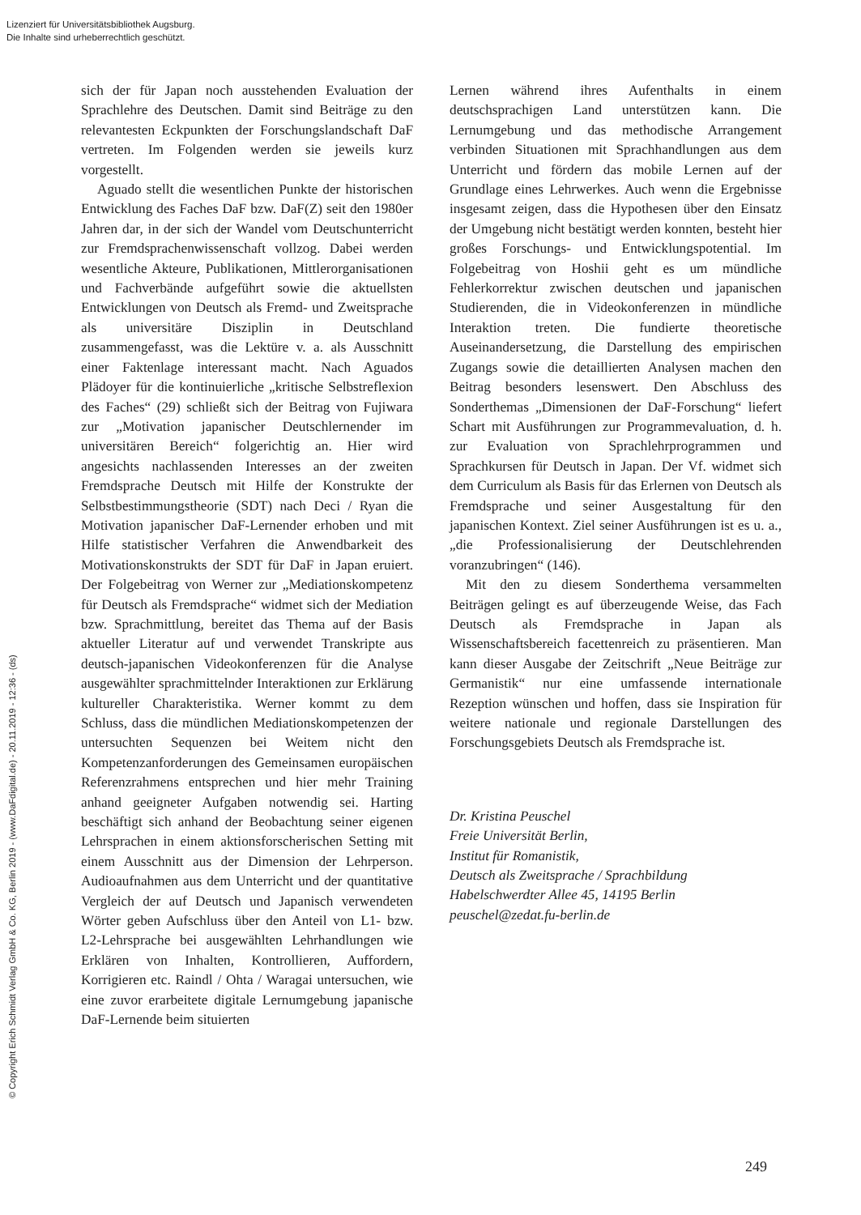Lizenziert für Universitätsbibliothek Augsburg.
Die Inhalte sind urheberrechtlich geschützt.
© Copyright Erich Schmidt Verlag GmbH & Co. KG, Berlin 2019 - (www.DaFdigital.de) - 20.11.2019 - 12:36 - (ds)
sich der für Japan noch ausstehenden Evaluation der Sprachlehre des Deutschen. Damit sind Beiträge zu den relevantesten Eckpunkten der Forschungslandschaft DaF vertreten. Im Folgenden werden sie jeweils kurz vorgestellt.
Aguado stellt die wesentlichen Punkte der historischen Entwicklung des Faches DaF bzw. DaF(Z) seit den 1980er Jahren dar, in der sich der Wandel vom Deutschunterricht zur Fremdsprachenwissenschaft vollzog. Dabei werden wesentliche Akteure, Publikationen, Mittlerorganisationen und Fachverbände aufgeführt sowie die aktuellsten Entwicklungen von Deutsch als Fremd- und Zweitsprache als universitäre Disziplin in Deutschland zusammengefasst, was die Lektüre v. a. als Ausschnitt einer Faktenlage interessant macht. Nach Aguados Plädoyer für die kontinuierliche „kritische Selbstreflexion des Faches“ (29) schließt sich der Beitrag von Fujiwara zur „Motivation japanischer Deutschlernender im universitären Bereich“ folgerichtig an. Hier wird angesichts nachlassenden Interesses an der zweiten Fremdsprache Deutsch mit Hilfe der Konstrukte der Selbstbestimmungstheorie (SDT) nach Deci / Ryan die Motivation japanischer DaF-Lernender erhoben und mit Hilfe statistischer Verfahren die Anwendbarkeit des Motivationskonstrukts der SDT für DaF in Japan eruiert. Der Folgebeitrag von Werner zur „Mediationskompetenz für Deutsch als Fremdsprache“ widmet sich der Mediation bzw. Sprachmittlung, bereitet das Thema auf der Basis aktueller Literatur auf und verwendet Transkripte aus deutsch-japanischen Videokonferenzen für die Analyse ausgewählter sprachmittelnder Interaktionen zur Erklärung kultureller Charakteristika. Werner kommt zu dem Schluss, dass die mündlichen Mediationskompetenzen der untersuchten Sequenzen bei Weitem nicht den Kompetenzanforderungen des Gemeinsamen europäischen Referenzrahmens entsprechen und hier mehr Training anhand geeigneter Aufgaben notwendig sei. Harting beschäftigt sich anhand der Beobachtung seiner eigenen Lehrsprachen in einem aktionsforscherischen Setting mit einem Ausschnitt aus der Dimension der Lehrperson. Audioaufnahmen aus dem Unterricht und der quantitative Vergleich der auf Deutsch und Japanisch verwendeten Wörter geben Aufschluss über den Anteil von L1- bzw. L2-Lehrsprache bei ausgewählten Lehrhandlungen wie Erklären von Inhalten, Kontrollieren, Auffordern, Korrigieren etc. Raindl / Ohta / Waragai untersuchen, wie eine zuvor erarbeitete digitale Lernumgebung japanische DaF-Lernende beim situierten
Lernen während ihres Aufenthalts in einem deutschsprachigen Land unterstützen kann. Die Lernumgebung und das methodische Arrangement verbinden Situationen mit Sprachhandlungen aus dem Unterricht und fördern das mobile Lernen auf der Grundlage eines Lehrwerkes. Auch wenn die Ergebnisse insgesamt zeigen, dass die Hypothesen über den Einsatz der Umgebung nicht bestätigt werden konnten, besteht hier großes Forschungs- und Entwicklungspotential. Im Folgebeitrag von Hoshii geht es um mündliche Fehlerkorrektur zwischen deutschen und japanischen Studierenden, die in Videokonferenzen in mündliche Interaktion treten. Die fundierte theoretische Auseinandersetzung, die Darstellung des empirischen Zugangs sowie die detaillierten Analysen machen den Beitrag besonders lesenswert. Den Abschluss des Sonderthemas „Dimensionen der DaF-Forschung“ liefert Schart mit Ausführungen zur Programmevaluation, d. h. zur Evaluation von Sprachlehrprogrammen und Sprachkursen für Deutsch in Japan. Der Vf. widmet sich dem Curriculum als Basis für das Erlernen von Deutsch als Fremdsprache und seiner Ausgestaltung für den japanischen Kontext. Ziel seiner Ausführungen ist es u. a., „die Professionalisierung der Deutschlehrenden voranzubringen“ (146).
Mit den zu diesem Sonderthema versammelten Beiträgen gelingt es auf überzeugende Weise, das Fach Deutsch als Fremdsprache in Japan als Wissenschaftsbereich facettenreich zu präsentieren. Man kann dieser Ausgabe der Zeitschrift „Neue Beiträge zur Germanistik“ nur eine umfassende internationale Rezeption wünschen und hoffen, dass sie Inspiration für weitere nationale und regionale Darstellungen des Forschungsgebiets Deutsch als Fremdsprache ist.
Dr. Kristina Peuschel
Freie Universität Berlin,
Institut für Romanistik,
Deutsch als Zweitsprache / Sprachbildung
Habelschwerdter Allee 45, 14195 Berlin
peuschel@zedat.fu-berlin.de
249